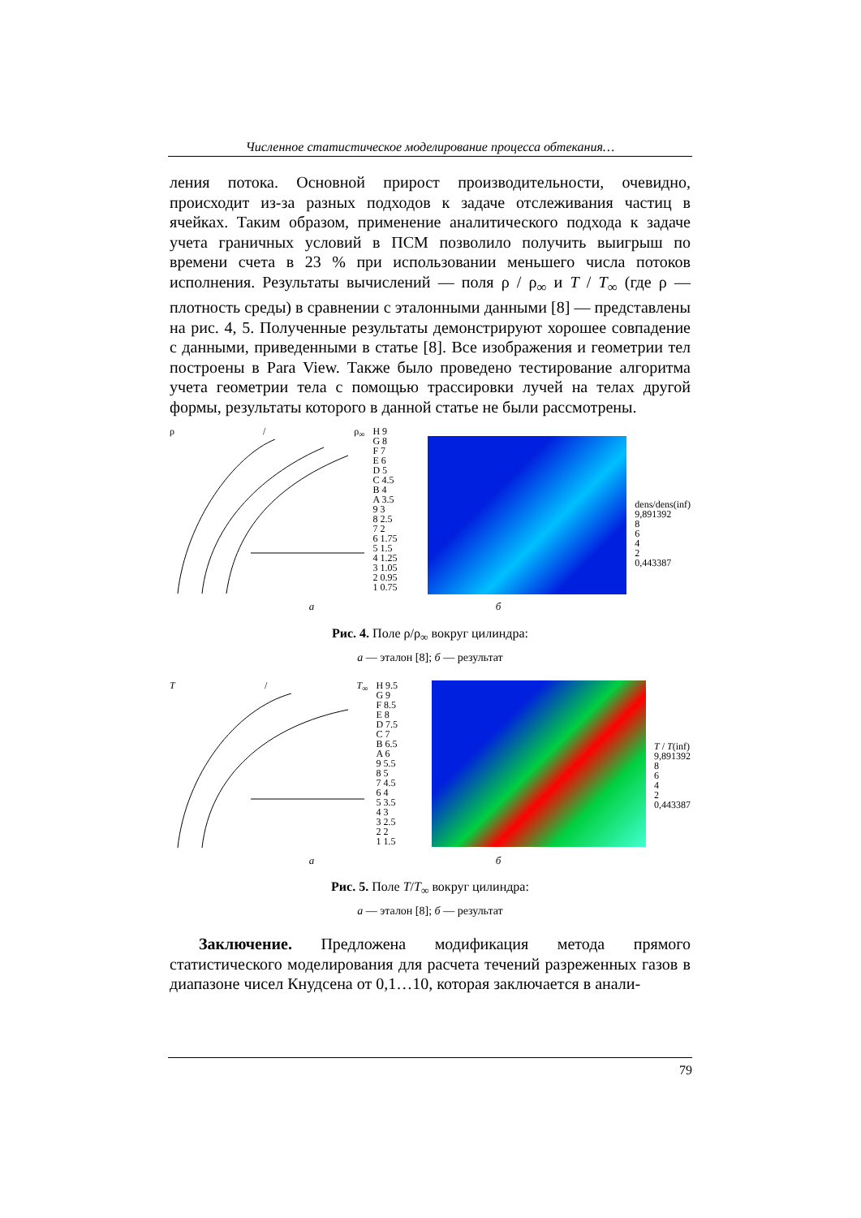Численное статистическое моделирование процесса обтекания…
ления потока. Основной прирост производительности, очевидно, происходит из-за разных подходов к задаче отслеживания частиц в ячейках. Таким образом, применение аналитического подхода к задаче учета граничных условий в ПСМ позволило получить выигрыш по времени счета в 23 % при использовании меньшего числа потоков исполнения. Результаты вычислений — поля ρ / ρ<sub>∞</sub> и T / T<sub>∞</sub> (где ρ — плотность среды) в сравнении с эталонными данными [8] — представлены на рис. 4, 5. Полученные результаты демонстрируют хорошее совпадение с данными, приведенными в статье [8]. Все изображения и геометрии тел построены в Para View. Также было проведено тестирование алгоритма учета геометрии тела с помощью трассировки лучей на телах другой формы, результаты которого в данной статье не были рассмотрены.
ρ / ρ<sub>∞</sub>
H 9
G 8
F 7
E 6
D 5
C 4.5
B 4
A 3.5
9 3
8 2.5
7 2
6 1.75
5 1.5
4 1.25
3 1.05
2 0.95
1 0.75
dens/dens(inf)
9,891392
8
6
4
2
0,443387
а б
Рис. 4. Поле ρ/ρ<sub>∞</sub> вокруг цилиндра:
а — эталон [8]; б — результат
T / T<sub>∞</sub>
H 9.5
G 9
F 8.5
E 8
D 7.5
C 7
B 6.5
A 6
9 5.5
8 5
7 4.5
6 4
5 3.5
4 3
3 2.5
2 2
1 1.5
T / T(inf)
9,891392
8
6
4
2
0,443387
а б
Рис. 5. Поле T/T<sub>∞</sub> вокруг цилиндра:
а — эталон [8]; б — результат
Заключение. Предложена модификация метода прямого статистического моделирования для расчета течений разреженных газов в диапазоне чисел Кнудсена от 0,1…10, которая заключается в анали-
79